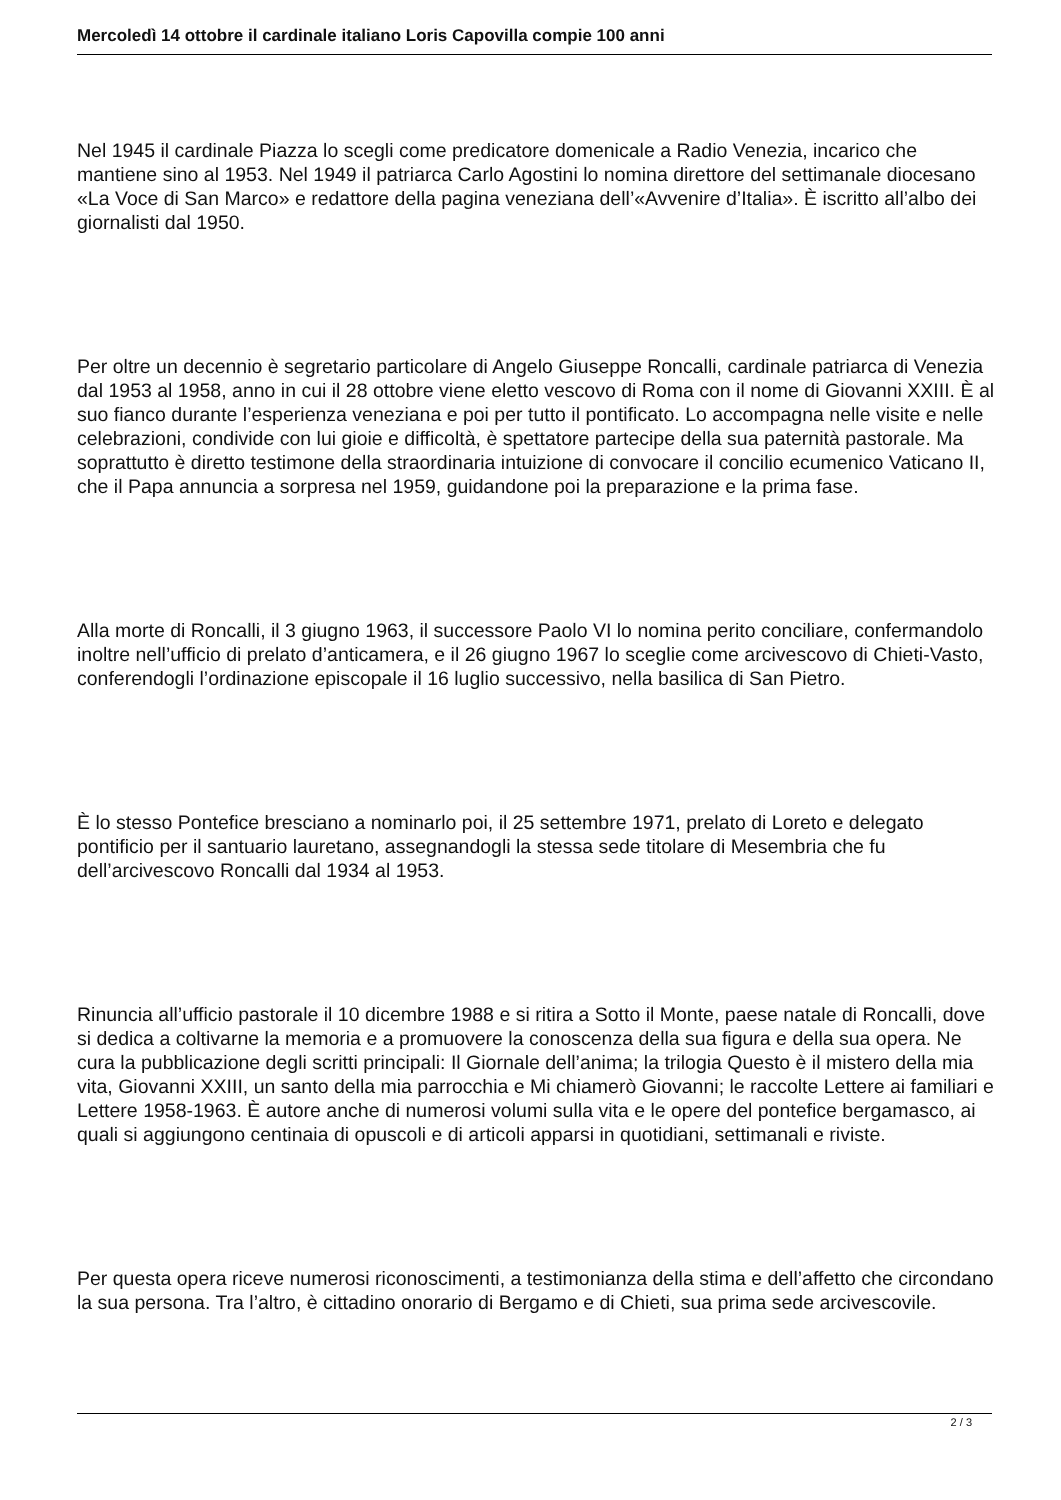Mercoledì 14 ottobre il cardinale italiano Loris Capovilla compie 100 anni
Nel 1945 il cardinale Piazza lo scegli come predicatore domenicale a Radio Venezia, incarico che mantiene sino al 1953. Nel 1949 il patriarca Carlo Agostini lo nomina direttore del settimanale diocesano «La Voce di San Marco» e redattore della pagina veneziana dell’«Avvenire d’Italia». È iscritto all’albo dei giornalisti dal 1950.
Per oltre un decennio è segretario particolare di Angelo Giuseppe Roncalli, cardinale patriarca di Venezia dal 1953 al 1958, anno in cui il 28 ottobre viene eletto vescovo di Roma con il nome di Giovanni XXIII. È al suo fianco durante l’esperienza veneziana e poi per tutto il pontificato. Lo accompagna nelle visite e nelle celebrazioni, condivide con lui gioie e difficoltà, è spettatore partecipe della sua paternità pastorale. Ma soprattutto è diretto testimone della straordinaria intuizione di convocare il concilio ecumenico Vaticano II, che il Papa annuncia a sorpresa nel 1959, guidandone poi la preparazione e la prima fase.
Alla morte di Roncalli, il 3 giugno 1963, il successore Paolo VI lo nomina perito conciliare, confermandolo inoltre nell’ufficio di prelato d’anticamera, e il 26 giugno 1967 lo sceglie come arcivescovo di Chieti-Vasto, conferendogli l’ordinazione episcopale il 16 luglio successivo, nella basilica di San Pietro.
È lo stesso Pontefice bresciano a nominarlo poi, il 25 settembre 1971, prelato di Loreto e delegato pontificio per il santuario lauretano, assegnandogli la stessa sede titolare di Mesembria che fu dell’arcivescovo Roncalli dal 1934 al 1953.
Rinuncia all’ufficio pastorale il 10 dicembre 1988 e si ritira a Sotto il Monte, paese natale di Roncalli, dove si dedica a coltivarne la memoria e a promuovere la conoscenza della sua figura e della sua opera. Ne cura la pubblicazione degli scritti principali: Il Giornale dell’anima; la trilogia Questo è il mistero della mia vita, Giovanni XXIII, un santo della mia parrocchia e Mi chiamerò Giovanni; le raccolte Lettere ai familiari e Lettere 1958-1963. È autore anche di numerosi volumi sulla vita e le opere del pontefice bergamasco, ai quali si aggiungono centinaia di opuscoli e di articoli apparsi in quotidiani, settimanali e riviste.
Per questa opera riceve numerosi riconoscimenti, a testimonianza della stima e dell’affetto che circondano la sua persona. Tra l’altro, è cittadino onorario di Bergamo e di Chieti, sua prima sede arcivescovile.
2 / 3